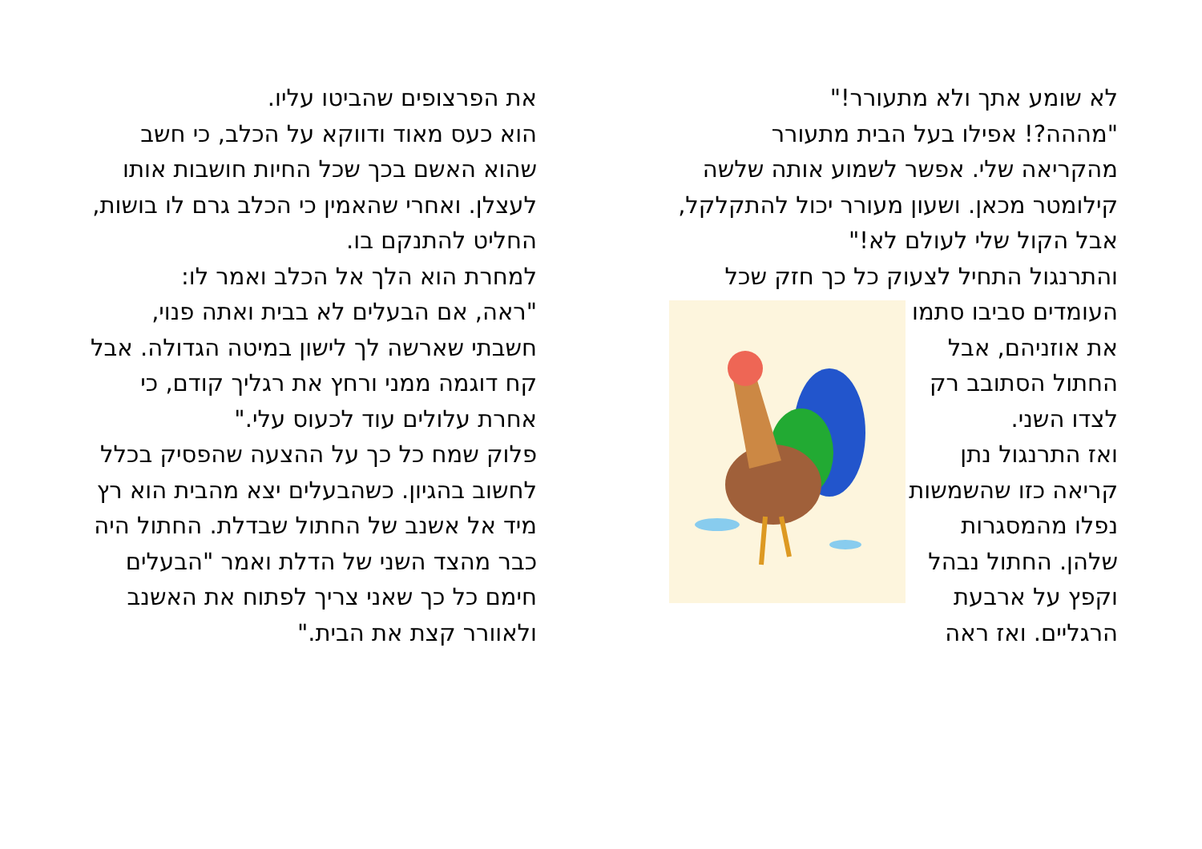לא שומע אתך ולא מתעורר!"
"מההה?! אפילו בעל הבית מתעורר מהקריאה שלי. אפשר לשמוע אותה שלשה קילומטר מכאן. ושעון מעורר יכול להתקלקל, אבל הקול שלי לעולם לא!"
והתרנגול התחיל לצעוק כל כך חזק
שכל העומדים סביבו סתמו את אוזניהם, אבל החתול הסתובב רק לצדו השני.
ואז התרנגול נתן קריאה כזו שהשמשות נפלו מהמסגרות שלהן. החתול נבהל וקפץ על ארבעת הרגליים. ואז ראה
את הפרצופים שהביטו עליו.
הוא כעס מאוד ודווקא על הכלב, כי חשב שהוא האשם בכך שכל החיות חושבות אותו לעצלן. ואחרי שהאמין כי הכלב גרם לו בושות, החליט להתנקם בו.
למחרת הוא הלך אל הכלב ואמר לו:
"ראה, אם הבעלים לא בבית ואתה פנוי, חשבתי שארשה לך לישון במיטה הגדולה. אבל קח דוגמה ממני ורחץ את רגליך קודם, כי אחרת עלולים עוד לכעוס עלי."
פלוק שמח כל כך על ההצעה שהפסיק בכלל לחשוב בהגיון. כשהבעלים יצא מהבית הוא רץ מיד אל אשנב של החתול שבדלת. החתול היה כבר מהצד השני של הדלת ואמר "הבעלים חימם כל כך שאני צריך לפתוח את האשנב ולאוורר קצת את הבית."